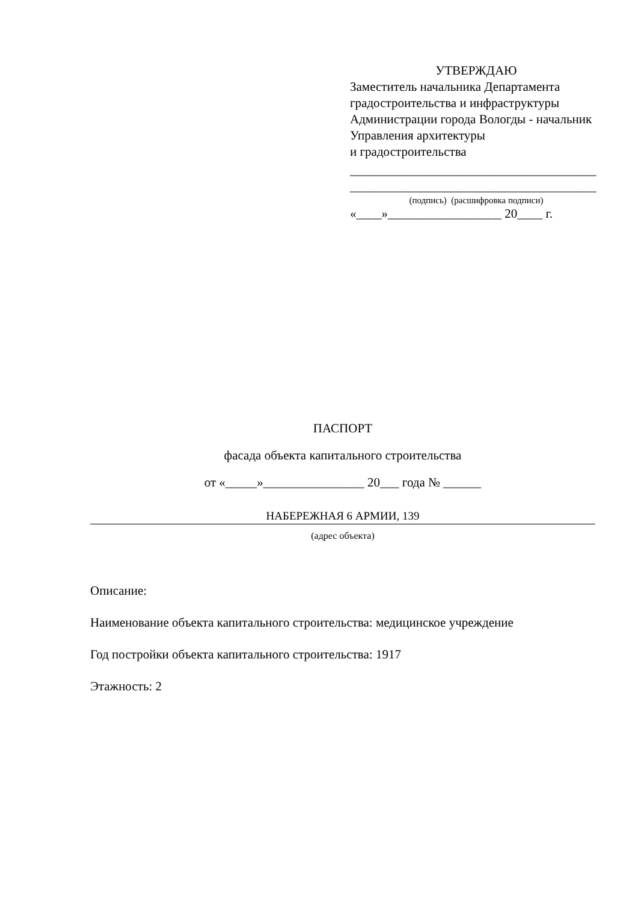УТВЕРЖДАЮ
Заместитель начальника Департамента градостроительства и инфраструктуры Администрации города Вологды - начальник Управления архитектуры
и градостроительства
_______________________________________
_______________________________________
(подпись) (расшифровка подписи)
«____»__________________ 20____ г.
ПАСПОРТ
фасада объекта капитального строительства
от «_____»________________ 20___ года № ______
НАБЕРЕЖНАЯ 6 АРМИИ, 139
(адрес объекта)
Описание:
Наименование объекта капитального строительства: медицинское учреждение
Год постройки объекта капитального строительства: 1917
Этажность: 2